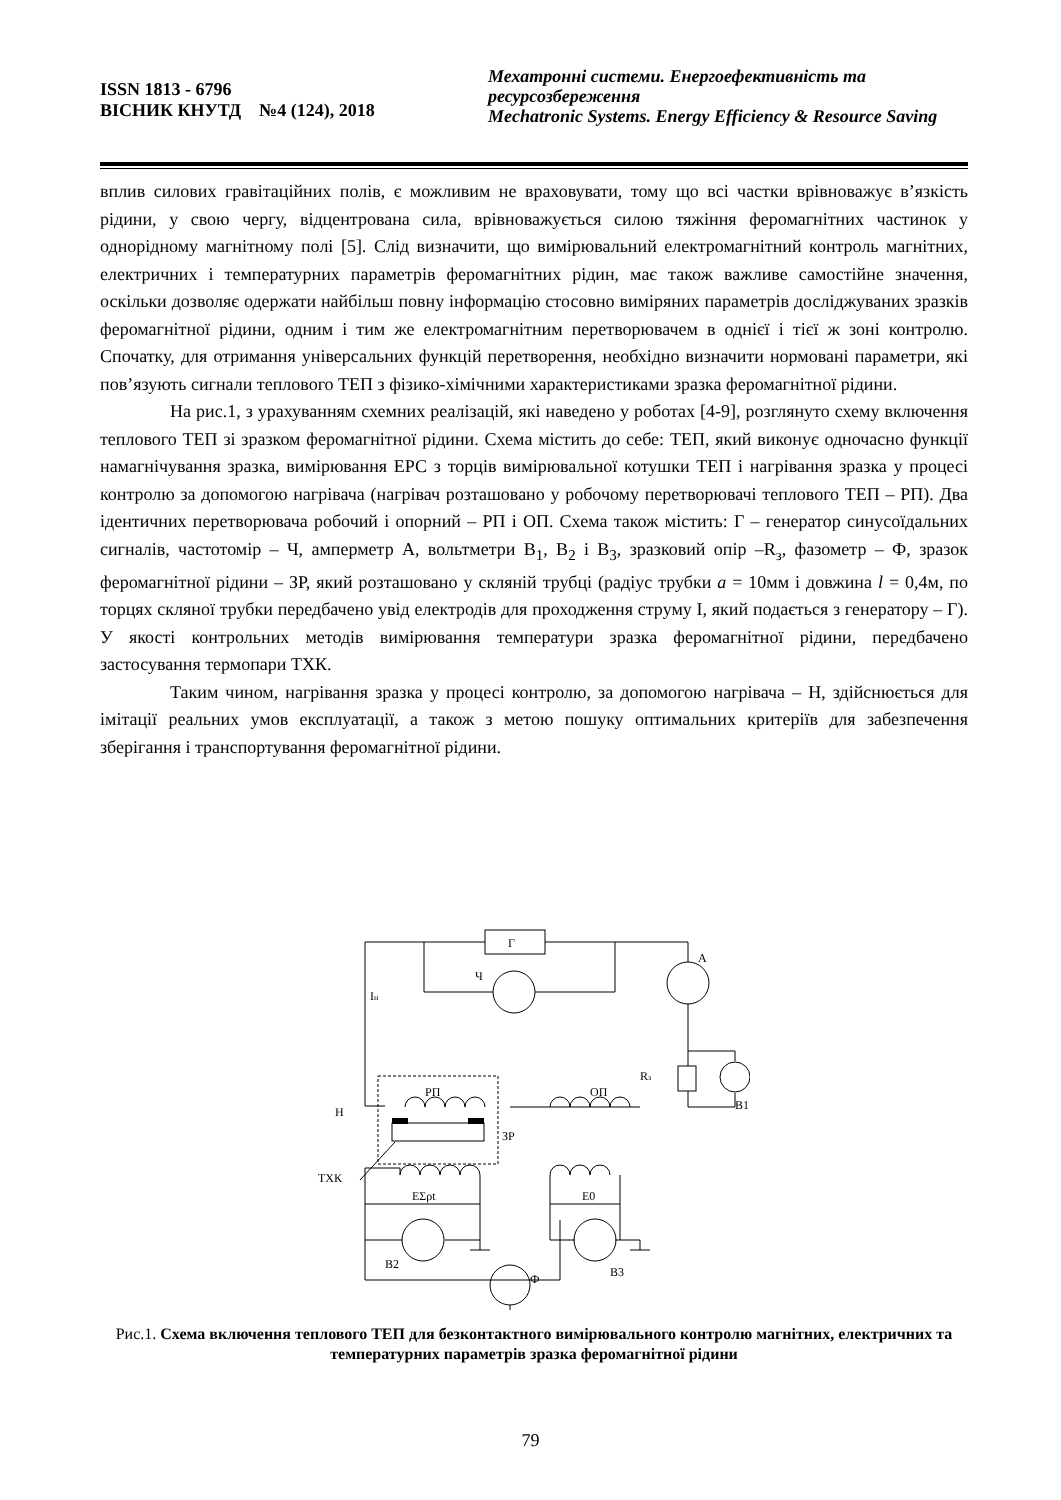ISSN 1813 - 6796
ВІСНИК КНУТД №4 (124), 2018
Мехатронні системи. Енергоефективність та ресурсозбереження
Mechatronic Systems. Energy Efficiency & Resource Saving
вплив силових гравітаційних полів, є можливим не враховувати, тому що всі частки врівноважує в’язкість рідини, у свою чергу, відцентрована сила, врівноважується силою тяжіння феромагнітних частинок у однорідному магнітному полі [5]. Слід визначити, що вимірювальний електромагнітний контроль магнітних, електричних і температурних параметрів феромагнітних рідин, має також важливе самостійне значення, оскільки дозволяє одержати найбільш повну інформацію стосовно виміряних параметрів досліджуваних зразків феромагнітної рідини, одним і тим же електромагнітним перетворювачем в однієї і тієї ж зоні контролю. Спочатку, для отримання універсальних функцій перетворення, необхідно визначити нормовані параметри, які пов’язують сигнали теплового ТЕП з фізико-хімічними характеристиками зразка феромагнітної рідини.
На рис.1, з урахуванням схемних реалізацій, які наведено у роботах [4-9], розглянуто схему включення теплового ТЕП зі зразком феромагнітної рідини. Схема містить до себе: ТЕП, який виконує одночасно функції намагнічування зразка, вимірювання ЕРС з торців вимірювальної котушки ТЕП і нагрівання зразка у процесі контролю за допомогою нагрівача (нагрівач розташовано у робочому перетворювачі теплового ТЕП – РП). Два ідентичних перетворювача робочий і опорний – РП і ОП. Схема також містить: Г – генератор синусоїдальних сигналів, частотомір – Ч, амперметр А, вольтметри В<sub>1</sub>, В<sub>2</sub> і В<sub>3</sub>, зразковий опір –R<sub>з</sub>, фазометр – Ф, зразок феромагнітної рідини – ЗР, який розташовано у скляній трубці (радіус трубки a = 10мм і довжина l = 0,4м, по торцях скляної трубки передбачено увід електродів для проходження струму І, який подається з генератору – Г). У якості контрольних методів вимірювання температури зразка феромагнітної рідини, передбачено застосування термопари ТХК.
Таким чином, нагрівання зразка у процесі контролю, за допомогою нагрівача – Н, здійснюється для імітації реальних умов експлуатації, а також з метою пошуку оптимальних критеріїв для забезпечення зберігання і транспортування феромагнітної рідини.
Г
Ч
А
Iн
Rз
РП
ОП
Н
ЗР
ТХК
В1
EΣρt
E0
В2
Ф
В3
Рис.1. Схема включення теплового ТЕП для безконтактного вимірювального контролю магнітних, електричних та температурних параметрів зразка феромагнітної рідини
79